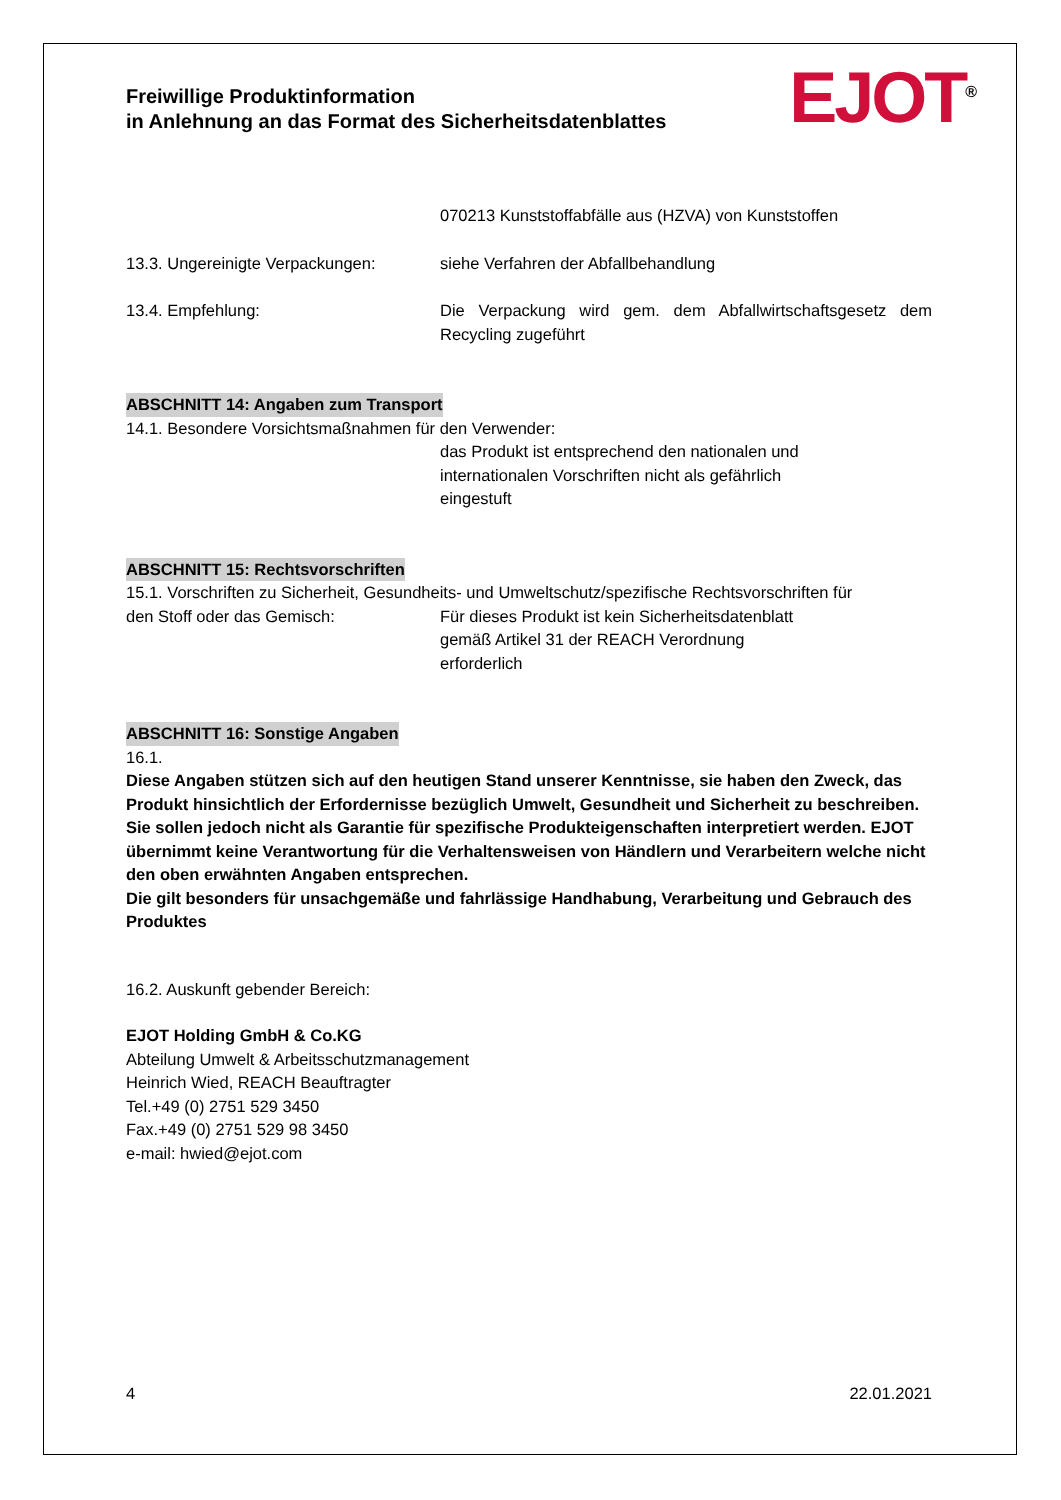Freiwillige Produktinformation
in Anlehnung an das Format des Sicherheitsdatenblattes
EJOT<sup>®</sup>
070213 Kunststoffabfälle aus (HZVA) von Kunststoffen
13.3. Ungereinigte Verpackungen:
siehe Verfahren der Abfallbehandlung
13.4. Empfehlung: Die Verpackung wird gem. dem Abfallwirtschaftsgesetz dem Recycling zugeführt
ABSCHNITT 14: Angaben zum Transport
14.1. Besondere Vorsichtsmaßnahmen für den Verwender:
das Produkt ist entsprechend den nationalen und
internationalen Vorschriften nicht als gefährlich
eingestuft
ABSCHNITT 15: Rechtsvorschriften
15.1. Vorschriften zu Sicherheit, Gesundheits- und Umweltschutz/spezifische Rechtsvorschriften für
den Stoff oder das Gemisch: Für dieses Produkt ist kein Sicherheitsdatenblatt
gemäß Artikel 31 der REACH Verordnung
erforderlich
ABSCHNITT 16: Sonstige Angaben
16.1.
Diese Angaben stützen sich auf den heutigen Stand unserer Kenntnisse, sie haben den Zweck, das Produkt hinsichtlich der Erfordernisse bezüglich Umwelt, Gesundheit und Sicherheit zu beschreiben. Sie sollen jedoch nicht als Garantie für spezifische Produkteigenschaften interpretiert werden. EJOT übernimmt keine Verantwortung für die Verhaltensweisen von Händlern und Verarbeitern welche nicht den oben erwähnten Angaben entsprechen.
Die gilt besonders für unsachgemäße und fahrlässige Handhabung, Verarbeitung und Gebrauch des Produktes
16.2. Auskunft gebender Bereich:
EJOT Holding GmbH & Co.KG
Abteilung Umwelt & Arbeitsschutzmanagement
Heinrich Wied, REACH Beauftragter
Tel.+49 (0) 2751 529 3450
Fax.+49 (0) 2751 529 98 3450
e-mail: hwied@ejot.com
4 22.01.2021